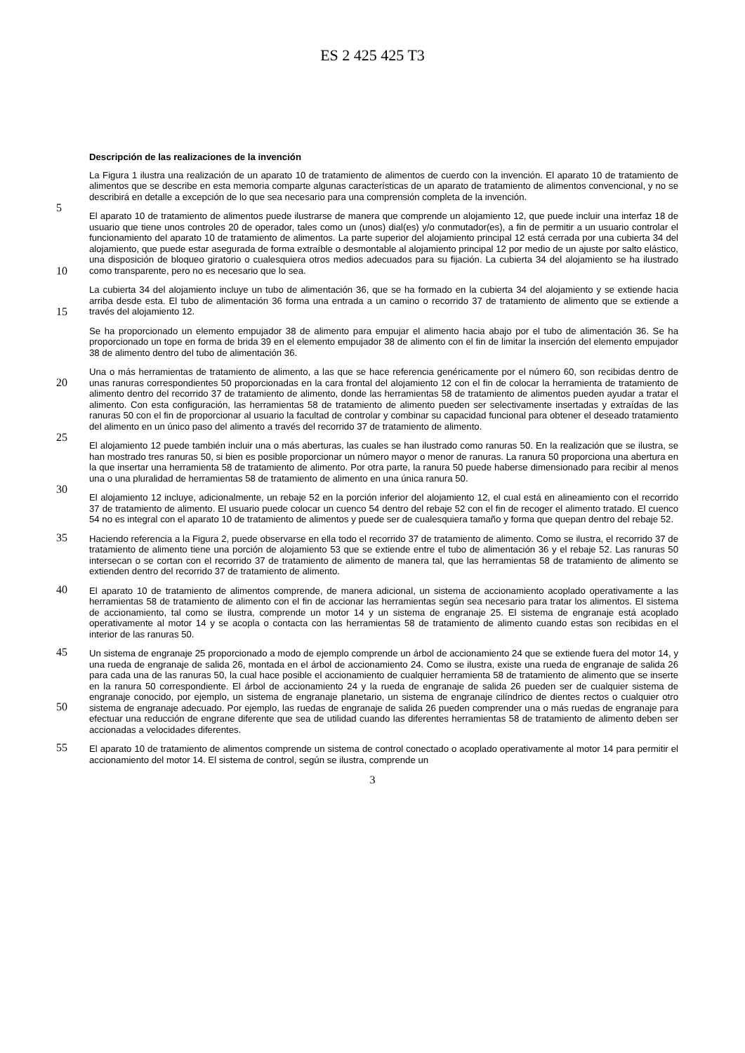ES 2 425 425 T3
Descripción de las realizaciones de la invención
5
La Figura 1 ilustra una realización de un aparato 10 de tratamiento de alimentos de cuerdo con la invención. El aparato 10 de tratamiento de alimentos que se describe en esta memoria comparte algunas características de un aparato de tratamiento de alimentos convencional, y no se describirá en detalle a excepción de lo que sea necesario para una comprensión completa de la invención.
10
El aparato 10 de tratamiento de alimentos puede ilustrarse de manera que comprende un alojamiento 12, que puede incluir una interfaz 18 de usuario que tiene unos controles 20 de operador, tales como un (unos) dial(es) y/o conmutador(es), a fin de permitir a un usuario controlar el funcionamiento del aparato 10 de tratamiento de alimentos. La parte superior del alojamiento principal 12 está cerrada por una cubierta 34 del alojamiento, que puede estar asegurada de forma extraíble o desmontable al alojamiento principal 12 por medio de un ajuste por salto elástico, una disposición de bloqueo giratorio o cualesquiera otros medios adecuados para su fijación. La cubierta 34 del alojamiento se ha ilustrado como transparente, pero no es necesario que lo sea.
15
La cubierta 34 del alojamiento incluye un tubo de alimentación 36, que se ha formado en la cubierta 34 del alojamiento y se extiende hacia arriba desde esta. El tubo de alimentación 36 forma una entrada a un camino o recorrido 37 de tratamiento de alimento que se extiende a través del alojamiento 12.
Se ha proporcionado un elemento empujador 38 de alimento para empujar el alimento hacia abajo por el tubo de alimentación 36. Se ha proporcionado un tope en forma de brida 39 en el elemento empujador 38 de alimento con el fin de limitar la inserción del elemento empujador 38 de alimento dentro del tubo de alimentación 36.
20
25
Una o más herramientas de tratamiento de alimento, a las que se hace referencia genéricamente por el número 60, son recibidas dentro de unas ranuras correspondientes 50 proporcionadas en la cara frontal del alojamiento 12 con el fin de colocar la herramienta de tratamiento de alimento dentro del recorrido 37 de tratamiento de alimento, donde las herramientas 58 de tratamiento de alimentos pueden ayudar a tratar el alimento. Con esta configuración, las herramientas 58 de tratamiento de alimento pueden ser selectivamente insertadas y extraídas de las ranuras 50 con el fin de proporcionar al usuario la facultad de controlar y combinar su capacidad funcional para obtener el deseado tratamiento del alimento en un único paso del alimento a través del recorrido 37 de tratamiento de alimento.
30
El alojamiento 12 puede también incluir una o más aberturas, las cuales se han ilustrado como ranuras 50. En la realización que se ilustra, se han mostrado tres ranuras 50, si bien es posible proporcionar un número mayor o menor de ranuras. La ranura 50 proporciona una abertura en la que insertar una herramienta 58 de tratamiento de alimento. Por otra parte, la ranura 50 puede haberse dimensionado para recibir al menos una o una pluralidad de herramientas 58 de tratamiento de alimento en una única ranura 50.
El alojamiento 12 incluye, adicionalmente, un rebaje 52 en la porción inferior del alojamiento 12, el cual está en alineamiento con el recorrido 37 de tratamiento de alimento. El usuario puede colocar un cuenco 54 dentro del rebaje 52 con el fin de recoger el alimento tratado. El cuenco 54 no es integral con el aparato 10 de tratamiento de alimentos y puede ser de cualesquiera tamaño y forma que quepan dentro del rebaje 52.
35 Haciendo referencia a la Figura 2, puede observarse en ella todo el recorrido 37 de tratamiento de alimento. Como se ilustra, el recorrido 37 de tratamiento de alimento tiene una porción de alojamiento 53 que se extiende entre el tubo de alimentación 36 y el rebaje 52. Las ranuras 50 intersecan o se cortan con el recorrido 37 de tratamiento de alimento de manera tal, que las herramientas 58 de tratamiento de alimento se extienden dentro del recorrido 37 de tratamiento de alimento.
40 El aparato 10 de tratamiento de alimentos comprende, de manera adicional, un sistema de accionamiento acoplado operativamente a las herramientas 58 de tratamiento de alimento con el fin de accionar las herramientas según sea necesario para tratar los alimentos. El sistema de accionamiento, tal como se ilustra, comprende un motor 14 y un sistema de engranaje 25. El sistema de engranaje está acoplado operativamente al motor 14 y se acopla o contacta con las herramientas 58 de tratamiento de alimento cuando estas son recibidas en el interior de las ranuras 50.
45
50
Un sistema de engranaje 25 proporcionado a modo de ejemplo comprende un árbol de accionamiento 24 que se extiende fuera del motor 14, y una rueda de engranaje de salida 26, montada en el árbol de accionamiento 24. Como se ilustra, existe una rueda de engranaje de salida 26 para cada una de las ranuras 50, la cual hace posible el accionamiento de cualquier herramienta 58 de tratamiento de alimento que se inserte en la ranura 50 correspondiente. El árbol de accionamiento 24 y la rueda de engranaje de salida 26 pueden ser de cualquier sistema de engranaje conocido, por ejemplo, un sistema de engranaje planetario, un sistema de engranaje cilíndrico de dientes rectos o cualquier otro sistema de engranaje adecuado. Por ejemplo, las ruedas de engranaje de salida 26 pueden comprender una o más ruedas de engranaje para efectuar una reducción de engrane diferente que sea de utilidad cuando las diferentes herramientas 58 de tratamiento de alimento deben ser accionadas a velocidades diferentes.
55 El aparato 10 de tratamiento de alimentos comprende un sistema de control conectado o acoplado operativamente al motor 14 para permitir el accionamiento del motor 14. El sistema de control, según se ilustra, comprende un
3